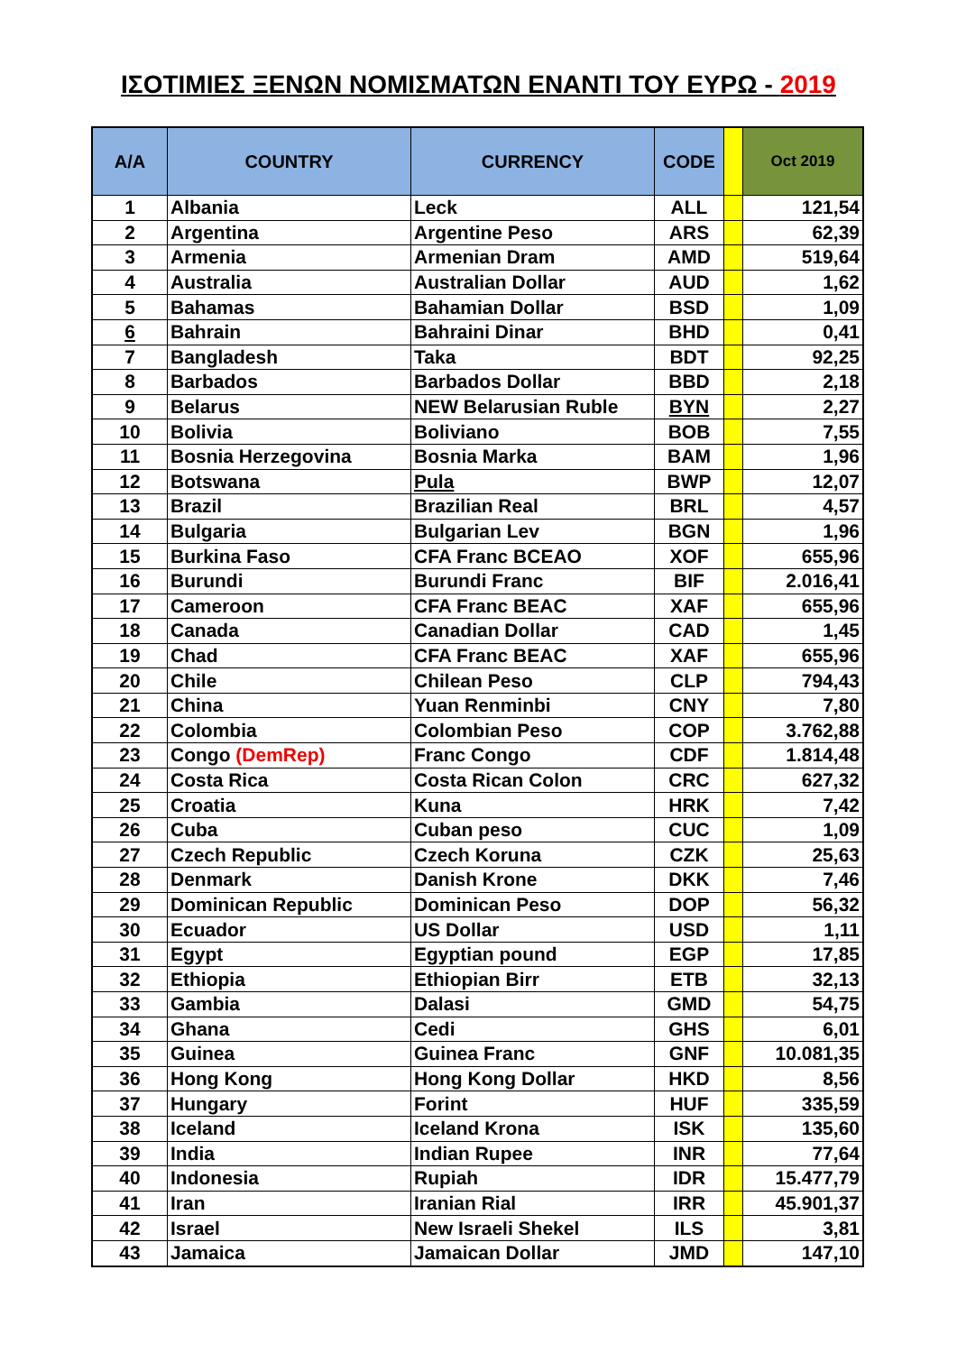ΙΣΟΤΙΜΙΕΣ ΞΕΝΩΝ ΝΟΜΙΣΜΑΤΩΝ ΕΝΑΝΤΙ ΤΟΥ ΕΥΡΩ - 2019
| A/A | COUNTRY | CURRENCY | CODE | | Oct 2019 |
| --- | --- | --- | --- | --- | --- |
| 1 | Albania | Leck | ALL | | 121,54 |
| 2 | Argentina | Argentine Peso | ARS | | 62,39 |
| 3 | Armenia | Armenian Dram | AMD | | 519,64 |
| 4 | Australia | Australian Dollar | AUD | | 1,62 |
| 5 | Bahamas | Bahamian Dollar | BSD | | 1,09 |
| 6 | Bahrain | Bahraini Dinar | BHD | | 0,41 |
| 7 | Bangladesh | Taka | BDT | | 92,25 |
| 8 | Barbados | Barbados Dollar | BBD | | 2,18 |
| 9 | Belarus | NEW Belarusian Ruble | BYN | | 2,27 |
| 10 | Bolivia | Boliviano | BOB | | 7,55 |
| 11 | Bosnia Herzegovina | Bosnia Marka | BAM | | 1,96 |
| 12 | Botswana | Pula | BWP | | 12,07 |
| 13 | Brazil | Brazilian Real | BRL | | 4,57 |
| 14 | Bulgaria | Bulgarian Lev | BGN | | 1,96 |
| 15 | Burkina Faso | CFA Franc BCEAO | XOF | | 655,96 |
| 16 | Burundi | Burundi Franc | BIF | | 2.016,41 |
| 17 | Cameroon | CFA Franc BEAC | XAF | | 655,96 |
| 18 | Canada | Canadian Dollar | CAD | | 1,45 |
| 19 | Chad | CFA Franc BEAC | XAF | | 655,96 |
| 20 | Chile | Chilean Peso | CLP | | 794,43 |
| 21 | China | Yuan Renminbi | CNY | | 7,80 |
| 22 | Colombia | Colombian Peso | COP | | 3.762,88 |
| 23 | Congo (DemRep) | Franc Congo | CDF | | 1.814,48 |
| 24 | Costa Rica | Costa Rican Colon | CRC | | 627,32 |
| 25 | Croatia | Kuna | HRK | | 7,42 |
| 26 | Cuba | Cuban peso | CUC | | 1,09 |
| 27 | Czech Republic | Czech Koruna | CZK | | 25,63 |
| 28 | Denmark | Danish Krone | DKK | | 7,46 |
| 29 | Dominican Republic | Dominican Peso | DOP | | 56,32 |
| 30 | Ecuador | US Dollar | USD | | 1,11 |
| 31 | Egypt | Egyptian pound | EGP | | 17,85 |
| 32 | Ethiopia | Ethiopian Birr | ETB | | 32,13 |
| 33 | Gambia | Dalasi | GMD | | 54,75 |
| 34 | Ghana | Cedi | GHS | | 6,01 |
| 35 | Guinea | Guinea Franc | GNF | | 10.081,35 |
| 36 | Hong Kong | Hong Kong Dollar | HKD | | 8,56 |
| 37 | Hungary | Forint | HUF | | 335,59 |
| 38 | Iceland | Iceland Krona | ISK | | 135,60 |
| 39 | India | Indian Rupee | INR | | 77,64 |
| 40 | Indonesia | Rupiah | IDR | | 15.477,79 |
| 41 | Iran | Iranian Rial | IRR | | 45.901,37 |
| 42 | Israel | New Israeli Shekel | ILS | | 3,81 |
| 43 | Jamaica | Jamaican Dollar | JMD | | 147,10 |